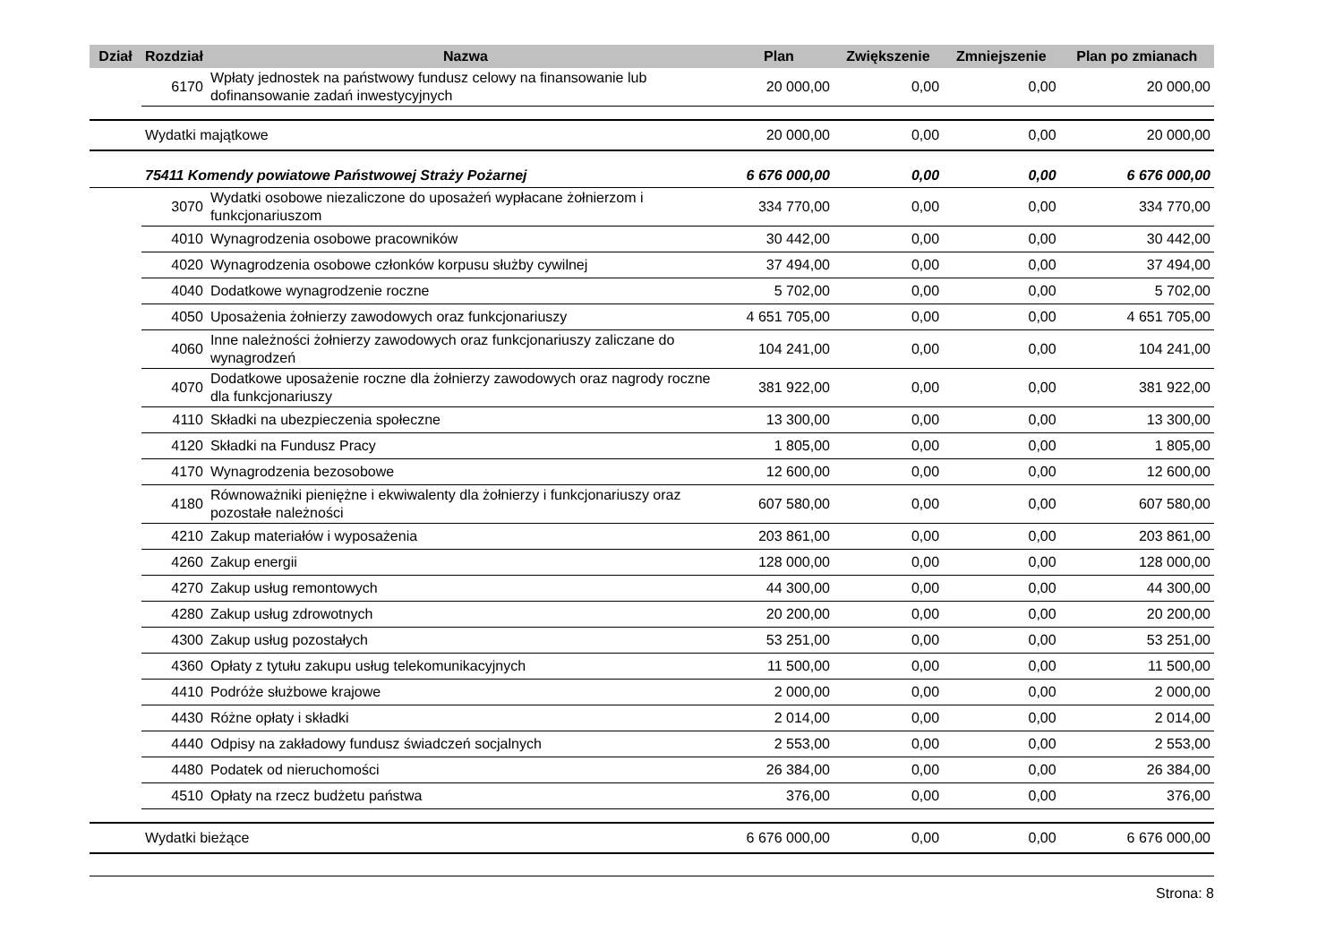| Dział | Rozdział | Nazwa | Plan | Zwiększenie | Zmniejszenie | Plan po zmianach |
| --- | --- | --- | --- | --- | --- | --- |
| | 6170 | Wpłaty jednostek na państwowy fundusz celowy na finansowanie lub dofinansowanie zadań inwestycyjnych | 20 000,00 | 0,00 | 0,00 | 20 000,00 |
| | Wydatki majątkowe | | 20 000,00 | 0,00 | 0,00 | 20 000,00 |
| | 75411 Komendy powiatowe Państwowej Straży Pożarnej | | 6 676 000,00 | 0,00 | 0,00 | 6 676 000,00 |
| | 3070 | Wydatki osobowe niezaliczone do uposażeń wypłacane żołnierzom i funkcjonariuszom | 334 770,00 | 0,00 | 0,00 | 334 770,00 |
| | 4010 | Wynagrodzenia osobowe pracowników | 30 442,00 | 0,00 | 0,00 | 30 442,00 |
| | 4020 | Wynagrodzenia osobowe członków korpusu służby cywilnej | 37 494,00 | 0,00 | 0,00 | 37 494,00 |
| | 4040 | Dodatkowe wynagrodzenie roczne | 5 702,00 | 0,00 | 0,00 | 5 702,00 |
| | 4050 | Uposażenia żołnierzy zawodowych oraz funkcjonariuszy | 4 651 705,00 | 0,00 | 0,00 | 4 651 705,00 |
| | 4060 | Inne należności żołnierzy zawodowych oraz funkcjonariuszy zaliczane do wynagrodzeń | 104 241,00 | 0,00 | 0,00 | 104 241,00 |
| | 4070 | Dodatkowe uposażenie roczne dla żołnierzy zawodowych oraz nagrody roczne dla funkcjonariuszy | 381 922,00 | 0,00 | 0,00 | 381 922,00 |
| | 4110 | Składki na ubezpieczenia społeczne | 13 300,00 | 0,00 | 0,00 | 13 300,00 |
| | 4120 | Składki na Fundusz Pracy | 1 805,00 | 0,00 | 0,00 | 1 805,00 |
| | 4170 | Wynagrodzenia bezosobowe | 12 600,00 | 0,00 | 0,00 | 12 600,00 |
| | 4180 | Równoważniki pieniężne i ekwiwalenty dla żołnierzy i funkcjonariuszy oraz pozostałe należności | 607 580,00 | 0,00 | 0,00 | 607 580,00 |
| | 4210 | Zakup materiałów i wyposażenia | 203 861,00 | 0,00 | 0,00 | 203 861,00 |
| | 4260 | Zakup energii | 128 000,00 | 0,00 | 0,00 | 128 000,00 |
| | 4270 | Zakup usług remontowych | 44 300,00 | 0,00 | 0,00 | 44 300,00 |
| | 4280 | Zakup usług zdrowotnych | 20 200,00 | 0,00 | 0,00 | 20 200,00 |
| | 4300 | Zakup usług pozostałych | 53 251,00 | 0,00 | 0,00 | 53 251,00 |
| | 4360 | Opłaty z tytułu zakupu usług telekomunikacyjnych | 11 500,00 | 0,00 | 0,00 | 11 500,00 |
| | 4410 | Podróże służbowe krajowe | 2 000,00 | 0,00 | 0,00 | 2 000,00 |
| | 4430 | Różne opłaty i składki | 2 014,00 | 0,00 | 0,00 | 2 014,00 |
| | 4440 | Odpisy na zakładowy fundusz świadczeń socjalnych | 2 553,00 | 0,00 | 0,00 | 2 553,00 |
| | 4480 | Podatek od nieruchomości | 26 384,00 | 0,00 | 0,00 | 26 384,00 |
| | 4510 | Opłaty na rzecz budżetu państwa | 376,00 | 0,00 | 0,00 | 376,00 |
| | Wydatki bieżące | | 6 676 000,00 | 0,00 | 0,00 | 6 676 000,00 |
Strona: 8